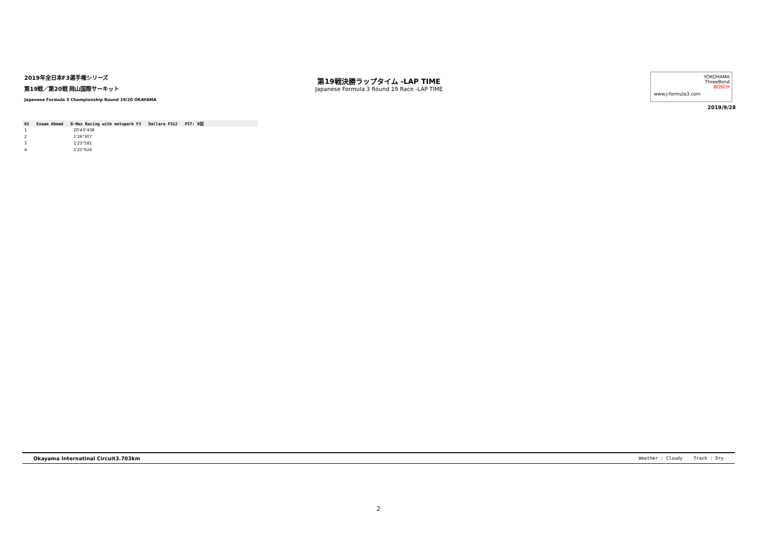2019年全日本F3選手権シリーズ
第19戦／第20戦 岡山国際サーキット
Japanese Formula 3 Championship Round 19/20 OKAYAMA
第19戦決勝ラップタイム -LAP TIME
Japanese Formula 3 Round 19 Race -LAP TIME
YOKOHAMA
ThreeBond
BOSCH
www.j-formula3.com
2019/9/28
| 65 Enaam Ahmed B-Max Racing with motopark F3 Dallara F312 PIT: 0回 | |
| 1 | 20'43"438 |
| 2 | 1'26"307 |
| 3 | 1'23"581 |
| 4 | 1'25"624 |
Okayama Internatinal Circuit3.703km Weather : Cloudy Track : Dry
2